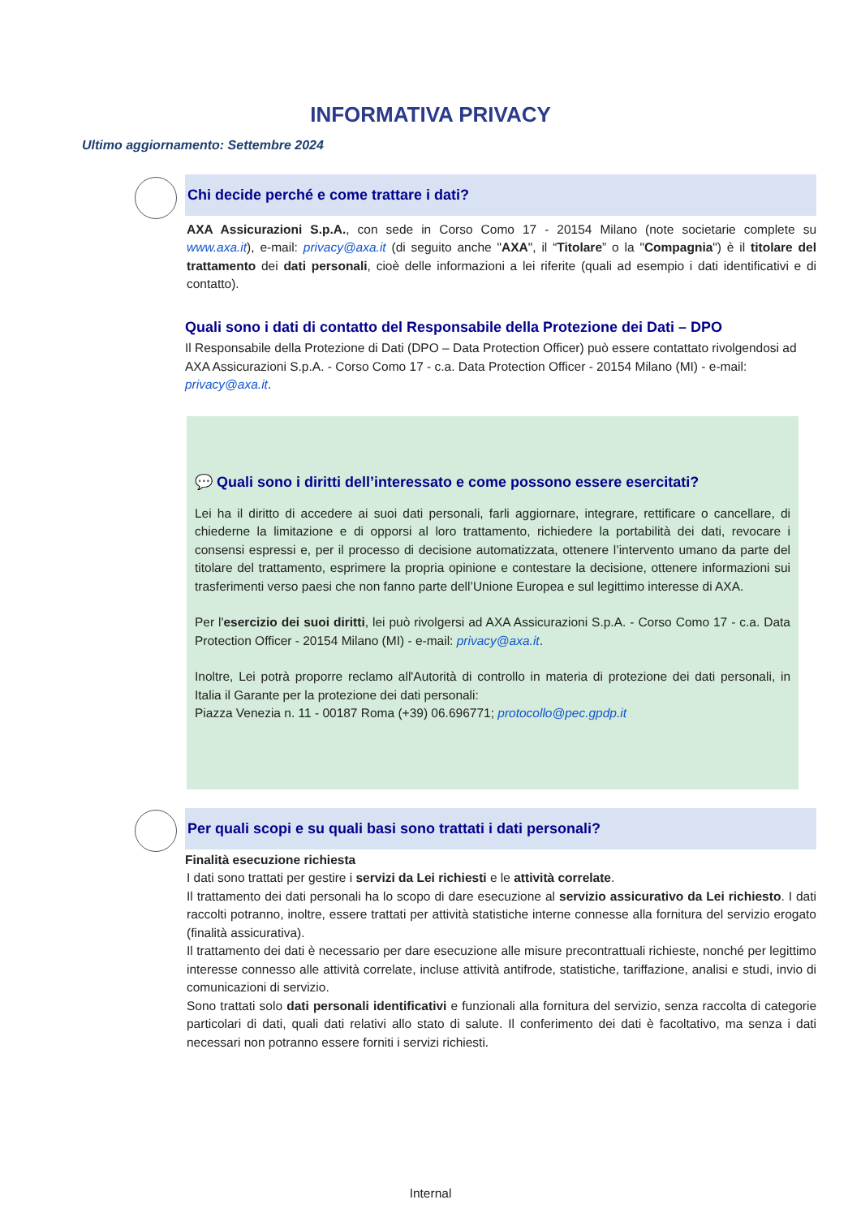INFORMATIVA PRIVACY
Ultimo aggiornamento: Settembre 2024
Chi decide perché e come trattare i dati?
AXA Assicurazioni S.p.A., con sede in Corso Como 17 - 20154 Milano (note societarie complete su www.axa.it), e-mail: privacy@axa.it (di seguito anche "AXA", il “Titolare” o la "Compagnia") è il titolare del trattamento dei dati personali, cioè delle informazioni a lei riferite (quali ad esempio i dati identificativi e di contatto).
Quali sono i dati di contatto del Responsabile della Protezione dei Dati – DPO
Il Responsabile della Protezione di Dati (DPO – Data Protection Officer) può essere contattato rivolgendosi ad AXA Assicurazioni S.p.A. - Corso Como 17 - c.a. Data Protection Officer - 20154 Milano (MI) - e-mail: privacy@axa.it.
💬 Quali sono i diritti dell’interessato e come possono essere esercitati?
Lei ha il diritto di accedere ai suoi dati personali, farli aggiornare, integrare, rettificare o cancellare, di chiederne la limitazione e di opporsi al loro trattamento, richiedere la portabilità dei dati, revocare i consensi espressi e, per il processo di decisione automatizzata, ottenere l’intervento umano da parte del titolare del trattamento, esprimere la propria opinione e contestare la decisione, ottenere informazioni sui trasferimenti verso paesi che non fanno parte dell’Unione Europea e sul legittimo interesse di AXA.
Per l'esercizio dei suoi diritti, lei può rivolgersi ad AXA Assicurazioni S.p.A. - Corso Como 17 - c.a. Data Protection Officer - 20154 Milano (MI) - e-mail: privacy@axa.it.
Inoltre, Lei potrà proporre reclamo all'Autorità di controllo in materia di protezione dei dati personali, in Italia il Garante per la protezione dei dati personali:
Piazza Venezia n. 11 - 00187 Roma (+39) 06.696771; protocollo@pec.gpdp.it
Per quali scopi e su quali basi sono trattati i dati personali?
Finalità esecuzione richiesta
I dati sono trattati per gestire i servizi da Lei richiesti e le attività correlate.
Il trattamento dei dati personali ha lo scopo di dare esecuzione al servizio assicurativo da Lei richiesto. I dati raccolti potranno, inoltre, essere trattati per attività statistiche interne connesse alla fornitura del servizio erogato (finalità assicurativa).
Il trattamento dei dati è necessario per dare esecuzione alle misure precontrattuali richieste, nonché per legittimo interesse connesso alle attività correlate, incluse attività antifrode, statistiche, tariffazione, analisi e studi, invio di comunicazioni di servizio.
Sono trattati solo dati personali identificativi e funzionali alla fornitura del servizio, senza raccolta di categorie particolari di dati, quali dati relativi allo stato di salute. Il conferimento dei dati è facoltativo, ma senza i dati necessari non potranno essere forniti i servizi richiesti.
Internal